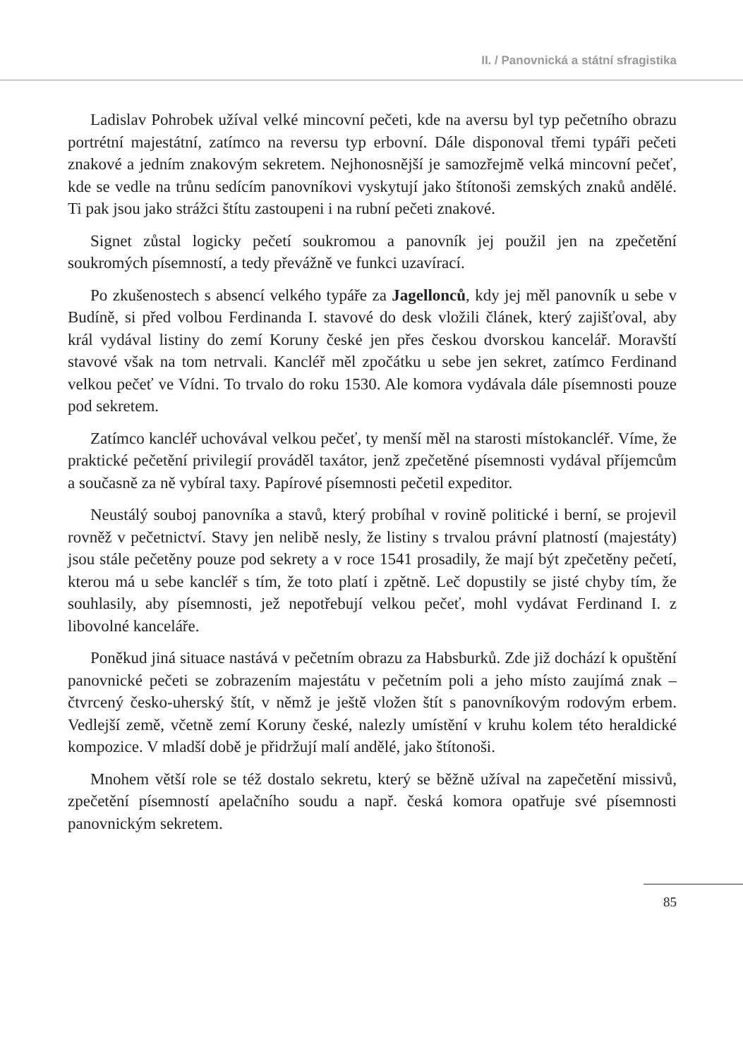II. / Panovnická a státní sfragistika
Ladislav Pohrobek užíval velké mincovní pečeti, kde na aversu byl typ pečetního obrazu portrétní majestátní, zatímco na reversu typ erbovní. Dále disponoval třemi typáři pečeti znakové a jedním znakovým sekretem. Nejhonosnější je samozřejmě velká mincovní pečeť, kde se vedle na trůnu sedícím panovníkovi vyskytují jako štítonoši zemských znaků andělé. Ti pak jsou jako strážci štítu zastoupeni i na rubní pečeti znakové.
Signet zůstal logicky pečetí soukromou a panovník jej použil jen na zpečetění soukromých písemností, a tedy převážně ve funkci uzavírací.
Po zkušenostech s absencí velkého typáře za Jagellonců, kdy jej měl panovník u sebe v Budíně, si před volbou Ferdinanda I. stavové do desk vložili článek, který zajišťoval, aby král vydával listiny do zemí Koruny české jen přes českou dvorskou kancelář. Moravští stavové však na tom netrvali. Kancléř měl zpočátku u sebe jen sekret, zatímco Ferdinand velkou pečeť ve Vídni. To trvalo do roku 1530. Ale komora vydávala dále písemnosti pouze pod sekretem.
Zatímco kancléř uchovával velkou pečeť, ty menší měl na starosti místokancléř. Víme, že praktické pečetění privilegií prováděl taxátor, jenž zpečetěné písemnosti vydával příjemcům a současně za ně vybíral taxy. Papírové písemnosti pečetil expeditor.
Neustálý souboj panovníka a stavů, který probíhal v rovině politické i berní, se projevil rovněž v pečetnictví. Stavy jen nelibě nesly, že listiny s trvalou právní platností (majestáty) jsou stále pečetěny pouze pod sekrety a v roce 1541 prosadily, že mají být zpečetěny pečetí, kterou má u sebe kancléř s tím, že toto platí i zpětně. Leč dopustily se jisté chyby tím, že souhlasily, aby písemnosti, jež nepotřebují velkou pečeť, mohl vydávat Ferdinand I. z libovolné kanceláře.
Poněkud jiná situace nastává v pečetním obrazu za Habsburků. Zde již dochází k opuštění panovnické pečeti se zobrazením majestátu v pečetním poli a jeho místo zaujímá znak – čtvrcený česko-uherský štít, v němž je ještě vložen štít s panovníkovým rodovým erbem. Vedlejší země, včetně zemí Koruny české, nalezly umístění v kruhu kolem této heraldické kompozice. V mladší době je přidržují malí andělé, jako štítonoši.
Mnohem větší role se též dostalo sekretu, který se běžně užíval na zapečetění missivů, zpečetění písemností apelačního soudu a např. česká komora opatřuje své písemnosti panovnickým sekretem.
85